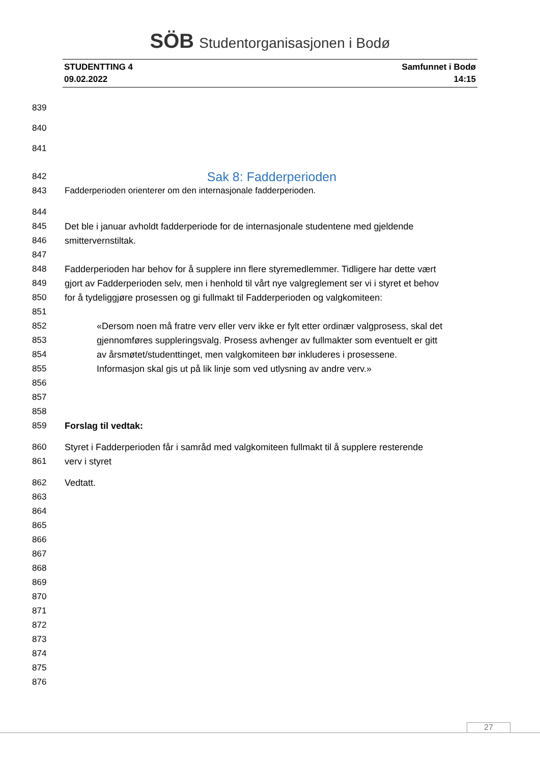SÖB Studentorganisasjonen i Bodø
STUDENTTING 4
09.02.2022
Samfunnet i Bodø
14:15
839
840
841
842
Sak 8: Fadderperioden
843 Fadderperioden orienterer om den internasjonale fadderperioden.
844
845 Det ble i januar avholdt fadderperiode for de internasjonale studentene med gjeldende
846 smittervernstiltak.
847
848 Fadderperioden har behov for å supplere inn flere styremedlemmer. Tidligere har dette vært
849 gjort av Fadderperioden selv, men i henhold til vårt nye valgreglement ser vi i styret et behov
850 for å tydeliggjøre prosessen og gi fullmakt til Fadderperioden og valgkomiteen:
851
852 «Dersom noen må fratre verv eller verv ikke er fylt etter ordinær valgprosess, skal det
853 gjennomføres suppleringsvalg. Prosess avhenger av fullmakter som eventuelt er gitt
854 av årsmøtet/studenttinget, men valgkomiteen bør inkluderes i prosessene.
855 Informasjon skal gis ut på lik linje som ved utlysning av andre verv.»
856
857
858
859 Forslag til vedtak:
860 Styret i Fadderperioden får i samråd med valgkomiteen fullmakt til å supplere resterende
861 verv i styret
862 Vedtatt.
863
864
865
866
867
868
869
870
871
872
873
874
875
876
27